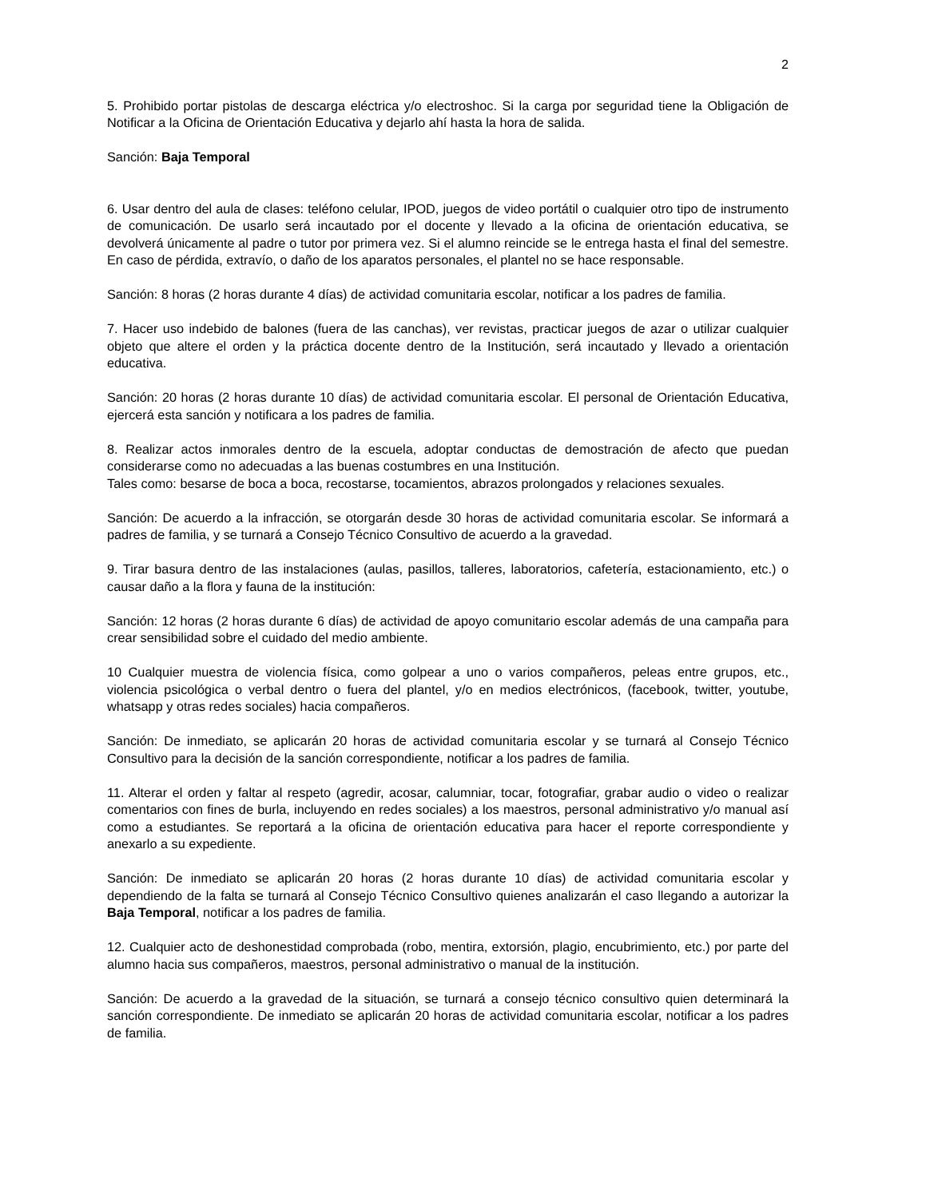2
5. Prohibido portar pistolas de descarga eléctrica y/o electroshoc. Si la carga por seguridad tiene la Obligación de Notificar a la Oficina de Orientación Educativa y dejarlo ahí hasta la hora de salida.
Sanción: Baja Temporal
6. Usar dentro del aula de clases: teléfono celular, IPOD, juegos de video portátil o cualquier otro tipo de instrumento de comunicación. De usarlo será incautado por el docente y llevado a la oficina de orientación educativa, se devolverá únicamente al padre o tutor por primera vez. Si el alumno reincide se le entrega hasta el final del semestre. En caso de pérdida, extravío, o daño de los aparatos personales, el plantel no se hace responsable.
Sanción: 8 horas (2 horas durante 4 días) de actividad comunitaria escolar, notificar a los padres de familia.
7. Hacer uso indebido de balones (fuera de las canchas), ver revistas, practicar juegos de azar o utilizar cualquier objeto que altere el orden y la práctica docente dentro de la Institución, será incautado y llevado a orientación educativa.
Sanción: 20 horas (2 horas durante 10 días) de actividad comunitaria escolar. El personal de Orientación Educativa, ejercerá esta sanción y notificara a los padres de familia.
8. Realizar actos inmorales dentro de la escuela, adoptar conductas de demostración de afecto que puedan considerarse como no adecuadas a las buenas costumbres en una Institución.
Tales como: besarse de boca a boca, recostarse, tocamientos, abrazos prolongados y relaciones sexuales.
Sanción: De acuerdo a la infracción, se otorgarán desde 30 horas de actividad comunitaria escolar. Se informará a padres de familia, y se turnará a Consejo Técnico Consultivo de acuerdo a la gravedad.
9. Tirar basura dentro de las instalaciones (aulas, pasillos, talleres, laboratorios, cafetería, estacionamiento, etc.) o causar daño a la flora y fauna de la institución:
Sanción: 12 horas (2 horas durante 6 días) de actividad de apoyo comunitario escolar además de una campaña para crear sensibilidad sobre el cuidado del medio ambiente.
10 Cualquier muestra de violencia física, como golpear a uno o varios compañeros, peleas entre grupos, etc., violencia psicológica o verbal dentro o fuera del plantel, y/o en medios electrónicos, (facebook, twitter, youtube, whatsapp y otras redes sociales) hacia compañeros.
Sanción: De inmediato, se aplicarán 20 horas de actividad comunitaria escolar y se turnará al Consejo Técnico Consultivo para la decisión de la sanción correspondiente, notificar a los padres de familia.
11. Alterar el orden y faltar al respeto (agredir, acosar, calumniar, tocar, fotografiar, grabar audio o video o realizar comentarios con fines de burla, incluyendo en redes sociales) a los maestros, personal administrativo y/o manual así como a estudiantes. Se reportará a la oficina de orientación educativa para hacer el reporte correspondiente y anexarlo a su expediente.
Sanción: De inmediato se aplicarán 20 horas (2 horas durante 10 días) de actividad comunitaria escolar y dependiendo de la falta se turnará al Consejo Técnico Consultivo quienes analizarán el caso llegando a autorizar la Baja Temporal, notificar a los padres de familia.
12. Cualquier acto de deshonestidad comprobada (robo, mentira, extorsión, plagio, encubrimiento, etc.) por parte del alumno hacia sus compañeros, maestros, personal administrativo o manual de la institución.
Sanción: De acuerdo a la gravedad de la situación, se turnará a consejo técnico consultivo quien determinará la sanción correspondiente. De inmediato se aplicarán 20 horas de actividad comunitaria escolar, notificar a los padres de familia.